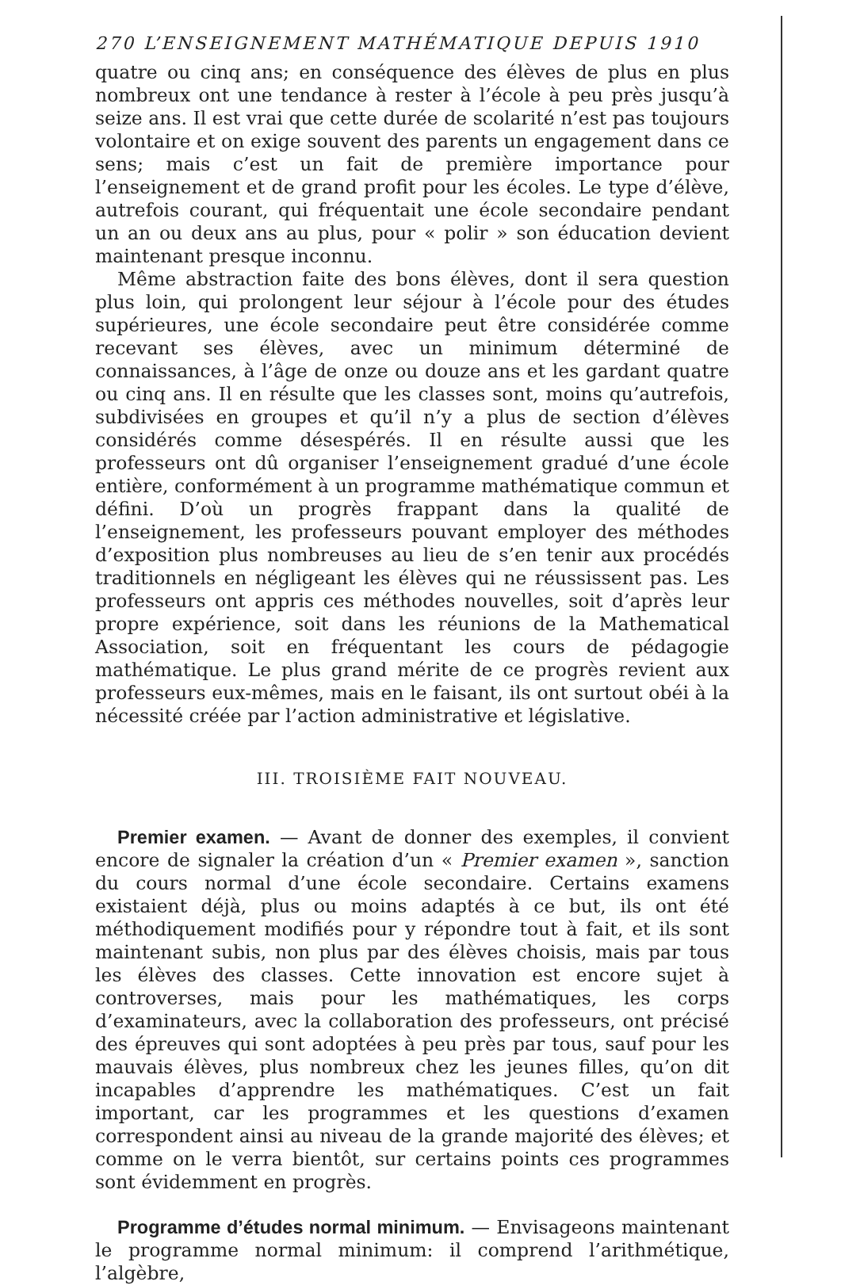270 L’ENSEIGNEMENT MATHÉMATIQUE DEPUIS 1910
quatre ou cinq ans; en conséquence des élèves de plus en plus nombreux ont une tendance à rester à l’école à peu près jusqu’à seize ans. Il est vrai que cette durée de scolarité n’est pas toujours volontaire et on exige souvent des parents un engagement dans ce sens; mais c’est un fait de première importance pour l’enseignement et de grand profit pour les écoles. Le type d’élève, autrefois courant, qui fréquentait une école secondaire pendant un an ou deux ans au plus, pour « polir » son éducation devient maintenant presque inconnu.
Même abstraction faite des bons élèves, dont il sera question plus loin, qui prolongent leur séjour à l’école pour des études supérieures, une école secondaire peut être considérée comme recevant ses élèves, avec un minimum déterminé de connaissances, à l’âge de onze ou douze ans et les gardant quatre ou cinq ans. Il en résulte que les classes sont, moins qu’autrefois, subdivisées en groupes et qu’il n’y a plus de section d’élèves considérés comme désespérés. Il en résulte aussi que les professeurs ont dû organiser l’enseignement gradué d’une école entière, conformément à un programme mathématique commun et défini. D’où un progrès frappant dans la qualité de l’enseignement, les professeurs pouvant employer des méthodes d’exposition plus nombreuses au lieu de s’en tenir aux procédés traditionnels en négligeant les élèves qui ne réussissent pas. Les professeurs ont appris ces méthodes nouvelles, soit d’après leur propre expérience, soit dans les réunions de la Mathematical Association, soit en fréquentant les cours de pédagogie mathématique. Le plus grand mérite de ce progrès revient aux professeurs eux-mêmes, mais en le faisant, ils ont surtout obéi à la nécessité créée par l’action administrative et législative.
III. TROISIÈME FAIT NOUVEAU.
Premier examen. — Avant de donner des exemples, il convient encore de signaler la création d’un « Premier examen », sanction du cours normal d’une école secondaire. Certains examens existaient déjà, plus ou moins adaptés à ce but, ils ont été méthodiquement modifiés pour y répondre tout à fait, et ils sont maintenant subis, non plus par des élèves choisis, mais par tous les élèves des classes. Cette innovation est encore sujet à controverses, mais pour les mathématiques, les corps d’examinateurs, avec la collaboration des professeurs, ont précisé des épreuves qui sont adoptées à peu près par tous, sauf pour les mauvais élèves, plus nombreux chez les jeunes filles, qu’on dit incapables d’apprendre les mathématiques. C’est un fait important, car les programmes et les questions d’examen correspondent ainsi au niveau de la grande majorité des élèves; et comme on le verra bientôt, sur certains points ces programmes sont évidemment en progrès.
Programme d’études normal minimum. — Envisageons maintenant le programme normal minimum: il comprend l’arithmétique, l’algèbre,